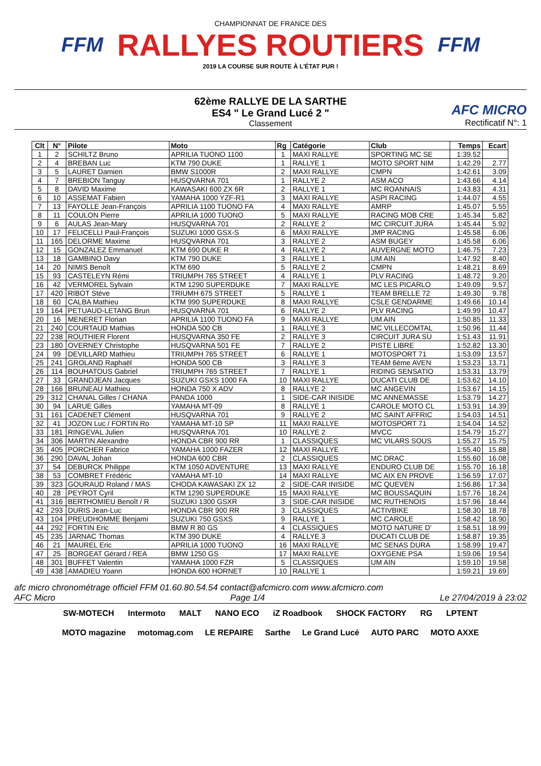FFM
CHAMPIONNAT DE FRANCE DES
RALLYES ROUTIERS
2019 LA COURSE SUR ROUTE À L'ÉTAT PUR !
FFM
62ème RALLYE DE LA SARTHE
ES4 " Le Grand Lucé 2 "
Classement
AFC MICRO
Rectificatif N°: 1
| Clt | N° | Pilote | Moto | Rg | Catégorie | Club | Temps | Ecart |
| --- | --- | --- | --- | --- | --- | --- | --- | --- |
| 1 | 2 | SCHILTZ Bruno | APRILIA TUONO 1100 | 1 | MAXI RALLYE | SPORTING MC SE | 1:39.52 | |
| 2 | 4 | BREBAN Luc | KTM 790 DUKE | 1 | RALLYE 1 | MOTO SPORT NIM | 1:42.29 | 2.77 |
| 3 | 5 | LAURET Damien | BMW S1000R | 2 | MAXI RALLYE | CMPN | 1:42.61 | 3.09 |
| 4 | 7 | BREBION Tanguy | HUSQVARNA 701 | 1 | RALLYE 2 | ASM ACO | 1:43.66 | 4.14 |
| 5 | 8 | DAVID Maxime | KAWASAKI 600 ZX 6R | 2 | RALLYE 1 | MC ROANNAIS | 1:43.83 | 4.31 |
| 6 | 10 | ASSEMAT Fabien | YAMAHA 1000 YZF-R1 | 3 | MAXI RALLYE | ASPI RACING | 1:44.07 | 4.55 |
| 7 | 13 | FAYOLLE Jean-François | APRILIA 1100 TUONO FA | 4 | MAXI RALLYE | AMRP | 1:45.07 | 5.55 |
| 8 | 11 | COULON Pierre | APRILIA 1000 TUONO | 5 | MAXI RALLYE | RACING MOB CRE | 1:45.34 | 5.82 |
| 9 | 6 | AULAS Jean-Mary | HUSQVARNA 701 | 2 | RALLYE 2 | MC CIRCUIT JURA | 1:45.44 | 5.92 |
| 10 | 17 | FELICELLI Paul-François | SUZUKI 1000 GSX-S | 6 | MAXI RALLYE | JMP RACING | 1:45.58 | 6.06 |
| 11 | 165 | DELORME Maxime | HUSQVARNA 701 | 3 | RALLYE 2 | ASM BUGEY | 1:45.58 | 6.06 |
| 12 | 15 | GONZALEZ Emmanuel | KTM 690 DUKE R | 4 | RALLYE 2 | AUVERGNE MOTO | 1:46.75 | 7.23 |
| 13 | 18 | GAMBINO Davy | KTM 790 DUKE | 3 | RALLYE 1 | UM AIN | 1:47.92 | 8.40 |
| 14 | 20 | NIMIS Benoît | KTM 690 | 5 | RALLYE 2 | CMPN | 1:48.21 | 8.69 |
| 15 | 93 | CASTELEYN Rémi | TRIUMPH 765 STREET | 4 | RALLYE 1 | PLV RACING | 1:48.72 | 9.20 |
| 16 | 42 | VERMOREL Sylvain | KTM 1290 SUPERDUKE | 7 | MAXI RALLYE | MC LES PICARLO | 1:49.09 | 9.57 |
| 17 | 420 | RIBOT Stève | TRIUMH 675 STREET | 5 | RALLYE 1 | TEAM BRELLE 72 | 1:49.30 | 9.78 |
| 18 | 60 | CALBA Mathieu | KTM 990 SUPERDUKE | 8 | MAXI RALLYE | CSLE GENDARME | 1:49.66 | 10.14 |
| 19 | 164 | PETUAUD-LETANG Brun | HUSQVARNA 701 | 6 | RALLYE 2 | PLV RACING | 1:49.99 | 10.47 |
| 20 | 16 | MENERET Florian | APRILIA 1100 TUONO FA | 9 | MAXI RALLYE | UM AIN | 1:50.85 | 11.33 |
| 21 | 240 | COURTAUD Mathias | HONDA 500 CB | 1 | RALLYE 3 | MC VILLECOMTAL | 1:50.96 | 11.44 |
| 22 | 238 | ROUTHIER Florent | HUSQVARNA 350 FE | 2 | RALLYE 3 | CIRCUIT JURA SU | 1:51.43 | 11.91 |
| 23 | 180 | OVERNEY Christophe | HUSQVARNA 501 FE | 7 | RALLYE 2 | PISTE LIBRE | 1:52.82 | 13.30 |
| 24 | 99 | DEVILLARD Mathieu | TRIUMPH 765 STREET | 6 | RALLYE 1 | MOTOSPORT 71 | 1:53.09 | 13.57 |
| 25 | 241 | GROLAND Raphaël | HONDA 500 CB | 3 | RALLYE 3 | TEAM 6ème AVEN | 1:53.23 | 13.71 |
| 26 | 114 | BOUHATOUS Gabriel | TRIUMPH 765 STREET | 7 | RALLYE 1 | RIDING SENSATIO | 1:53.31 | 13.79 |
| 27 | 33 | GRANDJEAN Jacques | SUZUKI GSXS 1000 FA | 10 | MAXI RALLYE | DUCATI CLUB DE | 1:53.62 | 14.10 |
| 28 | 166 | BRUNEAU Mathieu | HONDA 750 X ADV | 8 | RALLYE 2 | MC ANGEVIN | 1:53.67 | 14.15 |
| 29 | 312 | CHANAL Gilles / CHANA | PANDA 1000 | 1 | SIDE-CAR INISIDE | MC ANNEMASSE | 1:53.79 | 14.27 |
| 30 | 94 | LARUE Gilles | YAMAHA MT-09 | 8 | RALLYE 1 | CAROLE MOTO CL | 1:53.91 | 14.39 |
| 31 | 161 | CADENET Clément | HUSQVARNA 701 | 9 | RALLYE 2 | MC SAINT AFFRIC | 1:54.03 | 14.51 |
| 32 | 41 | JOZON Luc / FORTIN Ro | YAMAHA MT-10 SP | 11 | MAXI RALLYE | MOTOSPORT 71 | 1:54.04 | 14.52 |
| 33 | 181 | RINGEVAL Julien | HUSQVARNA 701 | 10 | RALLYE 2 | MVCC | 1:54.79 | 15.27 |
| 34 | 306 | MARTIN Alexandre | HONDA CBR 900 RR | 1 | CLASSIQUES | MC VILARS SOUS | 1:55.27 | 15.75 |
| 35 | 405 | PORCHER Fabrice | YAMAHA 1000 FAZER | 12 | MAXI RALLYE | | 1:55.40 | 15.88 |
| 36 | 290 | DAVAL Johan | HONDA 600 CBR | 2 | CLASSIQUES | MC DRAC | 1:55.60 | 16.08 |
| 37 | 54 | DEBURCK Philippe | KTM 1050 ADVENTURE | 13 | MAXI RALLYE | ENDURO CLUB DE | 1:55.70 | 16.18 |
| 38 | 53 | COMBRET Frédéric | YAMAHA MT-10 | 14 | MAXI RALLYE | MC AIX EN PROVE | 1:56.59 | 17.07 |
| 39 | 323 | GOURAUD Roland / MAS | CHODA KAWASAKI ZX 12 | 2 | SIDE-CAR INISIDE | MC QUEVEN | 1:56.86 | 17.34 |
| 40 | 28 | PEYROT Cyril | KTM 1290 SUPERDUKE | 15 | MAXI RALLYE | MC BOUSSAQUIN | 1:57.76 | 18.24 |
| 41 | 316 | BERTHOMIEU Benoît / R | SUZUKI 1300 GSXR | 3 | SIDE-CAR INISIDE | MC RUTHENOIS | 1:57.96 | 18.44 |
| 42 | 293 | DURIS Jean-Luc | HONDA CBR 900 RR | 3 | CLASSIQUES | ACTIVBIKE | 1:58.30 | 18.78 |
| 43 | 104 | PREUDHOMME Benjami | SUZUKI 750 GSXS | 9 | RALLYE 1 | MC CAROLE | 1:58.42 | 18.90 |
| 44 | 292 | FORTIN Eric | BMW R 80 GS | 4 | CLASSIQUES | MOTO NATURE D' | 1:58.51 | 18.99 |
| 45 | 235 | JARNAC Thomas | KTM 390 DUKE | 4 | RALLYE 3 | DUCATI CLUB DE | 1:58.87 | 19.35 |
| 46 | 21 | MAUREL Eric | APRILIA 1000 TUONO | 16 | MAXI RALLYE | MC SENAS DURA | 1:58.99 | 19.47 |
| 47 | 25 | BORGEAT Gérard / REA | BMW 1250 GS | 17 | MAXI RALLYE | OXYGENE PSA | 1:59.06 | 19.54 |
| 48 | 301 | BUFFET Valentin | YAMAHA 1000 FZR | 5 | CLASSIQUES | UM AIN | 1:59.10 | 19.58 |
| 49 | 438 | AMADIEU Yoann | HONDA 600 HORNET | 10 | RALLYE 1 | | 1:59.21 | 19.69 |
afc micro chronométrage officiel FFM 01.60.80.54.54 contact@afcmicro.com www.afcmicro.com
AFC Micro Page 1/4 Le 27/04/2019 à 23:02
SW-MOTECH Intermoto MALT NANO ECO iZ Roadbook SHOCK FACTORY RG LPTENT MOTO magazine motomag.com LE REPAIRE Sarthe Le Grand Lucé AUTO PARC MOTO AXXE